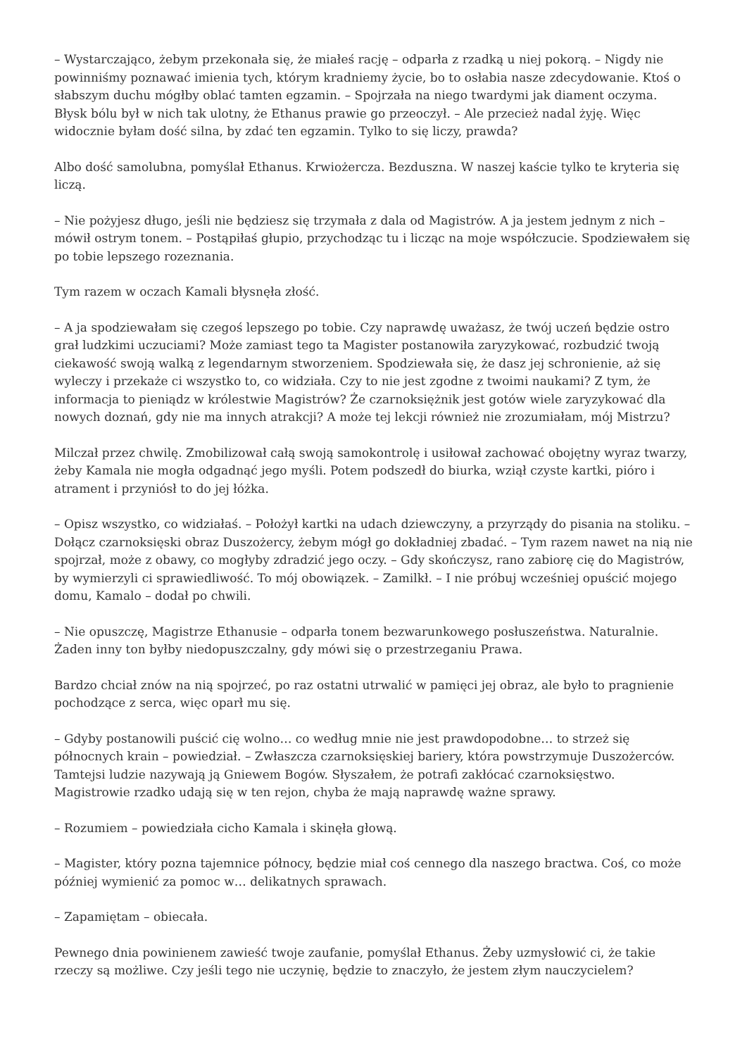– Wystarczająco, żebym przekonała się, że miałeś rację – odparła z rzadką u niej pokorą. – Nigdy nie powinniśmy poznawać imienia tych, którym kradniemy życie, bo to osłabia nasze zdecydowanie. Ktoś o słabszym duchu mógłby oblać tamten egzamin. – Spojrzała na niego twardymi jak diament oczyma. Błysk bólu był w nich tak ulotny, że Ethanus prawie go przeoczył. – Ale przecież nadal żyję. Więc widocznie byłam dość silna, by zdać ten egzamin. Tylko to się liczy, prawda?
Albo dość samolubna, pomyślał Ethanus. Krwiożercza. Bezduszna. W naszej kaście tylko te kryteria się liczą.
– Nie pożyjesz długo, jeśli nie będziesz się trzymała z dala od Magistrów. A ja jestem jednym z nich – mówił ostrym tonem. – Postąpiłaś głupio, przychodząc tu i licząc na moje współczucie. Spodziewałem się po tobie lepszego rozeznania.
Tym razem w oczach Kamali błysnęła złość.
– A ja spodziewałam się czegoś lepszego po tobie. Czy naprawdę uważasz, że twój uczeń będzie ostro grał ludzkimi uczuciami? Może zamiast tego ta Magister postanowiła zaryzykować, rozbudzić twoją ciekawość swoją walką z legendarnym stworzeniem. Spodziewała się, że dasz jej schronienie, aż się wyleczy i przekaże ci wszystko to, co widziała. Czy to nie jest zgodne z twoimi naukami? Z tym, że informacja to pieniądz w królestwie Magistrów? Że czarnoksiężnik jest gotów wiele zaryzykować dla nowych doznań, gdy nie ma innych atrakcji? A może tej lekcji również nie zrozumiałam, mój Mistrzu?
Milczał przez chwilę. Zmobilizował całą swoją samokontrolę i usiłował zachować obojętny wyraz twarzy, żeby Kamala nie mogła odgadnąć jego myśli. Potem podszedł do biurka, wziął czyste kartki, pióro i atrament i przyniósł to do jej łóżka.
– Opisz wszystko, co widziałaś. – Położył kartki na udach dziewczyny, a przyrządy do pisania na stoliku. – Dołącz czarnoksięski obraz Duszożercy, żebym mógł go dokładniej zbadać. – Tym razem nawet na nią nie spojrzał, może z obawy, co mogłyby zdradzić jego oczy. – Gdy skończysz, rano zabiorę cię do Magistrów, by wymierzyli ci sprawiedliwość. To mój obowiązek. – Zamilkł. – I nie próbuj wcześniej opuścić mojego domu, Kamalo – dodał po chwili.
– Nie opuszczę, Magistrze Ethanusie – odparła tonem bezwarunkowego posłuszeństwa. Naturalnie. Żaden inny ton byłby niedopuszczalny, gdy mówi się o przestrzeganiu Prawa.
Bardzo chciał znów na nią spojrzeć, po raz ostatni utrwalić w pamięci jej obraz, ale było to pragnienie pochodzące z serca, więc oparł mu się.
– Gdyby postanowili puścić cię wolno… co według mnie nie jest prawdopodobne… to strzeż się północnych krain – powiedział. – Zwłaszcza czarnoksięskiej bariery, która powstrzymuje Duszożerców. Tamtejsi ludzie nazywają ją Gniewem Bogów. Słyszałem, że potrafi zakłócać czarnoksięstwo. Magistrowie rzadko udają się w ten rejon, chyba że mają naprawdę ważne sprawy.
– Rozumiem – powiedziała cicho Kamala i skinęła głową.
– Magister, który pozna tajemnice północy, będzie miał coś cennego dla naszego bractwa. Coś, co może później wymienić za pomoc w… delikatnych sprawach.
– Zapamiętam – obiecała.
Pewnego dnia powinienem zawieść twoje zaufanie, pomyślał Ethanus. Żeby uzmysłowić ci, że takie rzeczy są możliwe. Czy jeśli tego nie uczynię, będzie to znaczyło, że jestem złym nauczycielem?